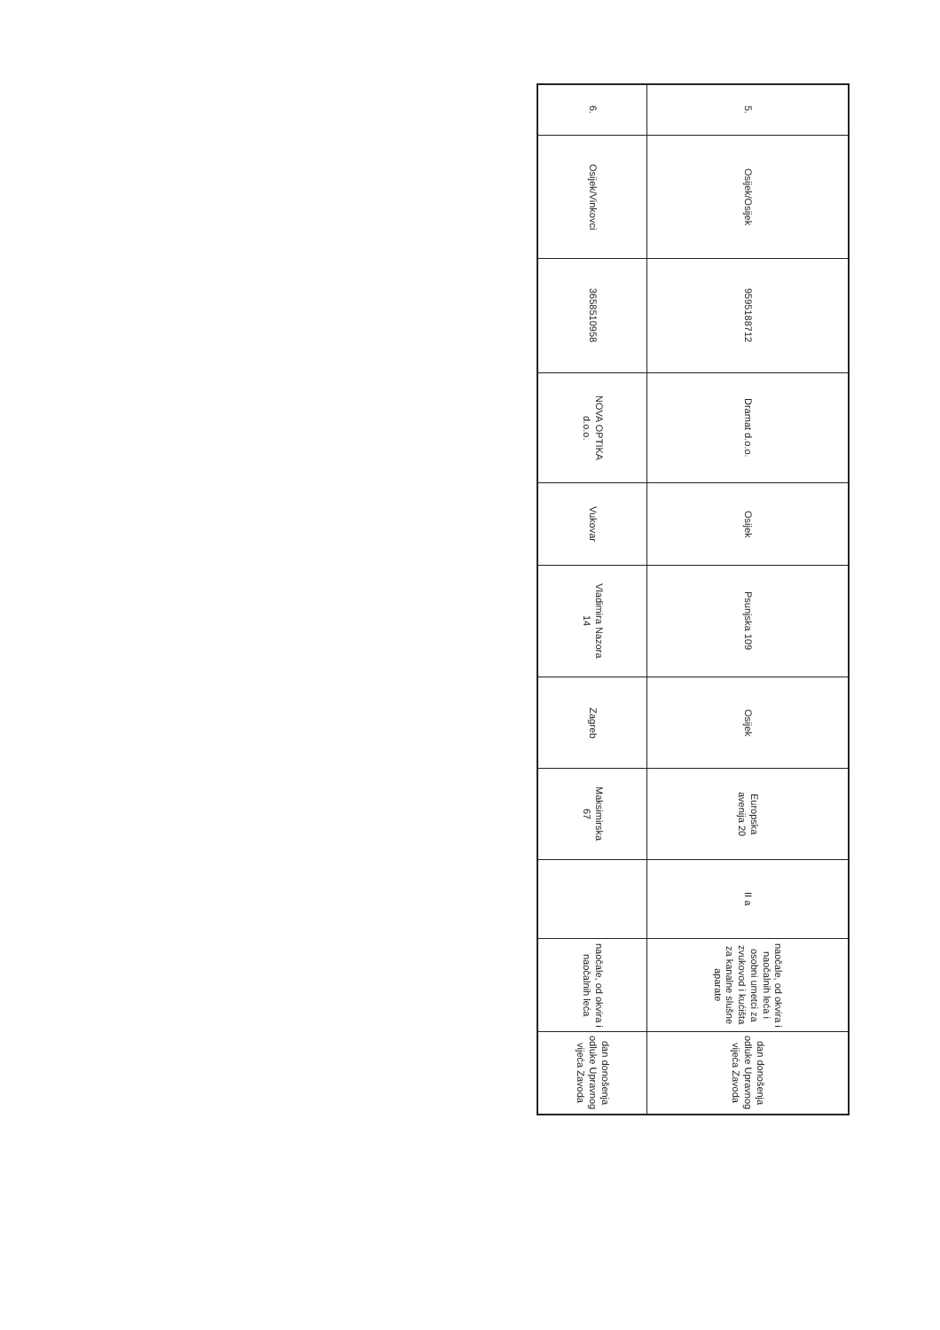| 5. | Osijek/Osijek | 9595188712 | Dramat d.o.o. | Osijek | Psunjska 109 | Osijek | Europska avenija 20 | II a | naočale, od okvira i naočalnih leća i osobni umetci za zvukovod i kućišta za kanalne slušne aparate | dan donošenja odluke Upravnog vijeća Zavoda |
| 6. | Osijek/Vinkovci | 3658510958 | NOVA OPTIKA d.o.o. | Vukovar | Vladimira Nazora 14 | Zagreb | Maksimirska 67 | | naočale, od okvira i naočalnih leća | dan donošenja odluke Upravnog vijeća Zavoda |